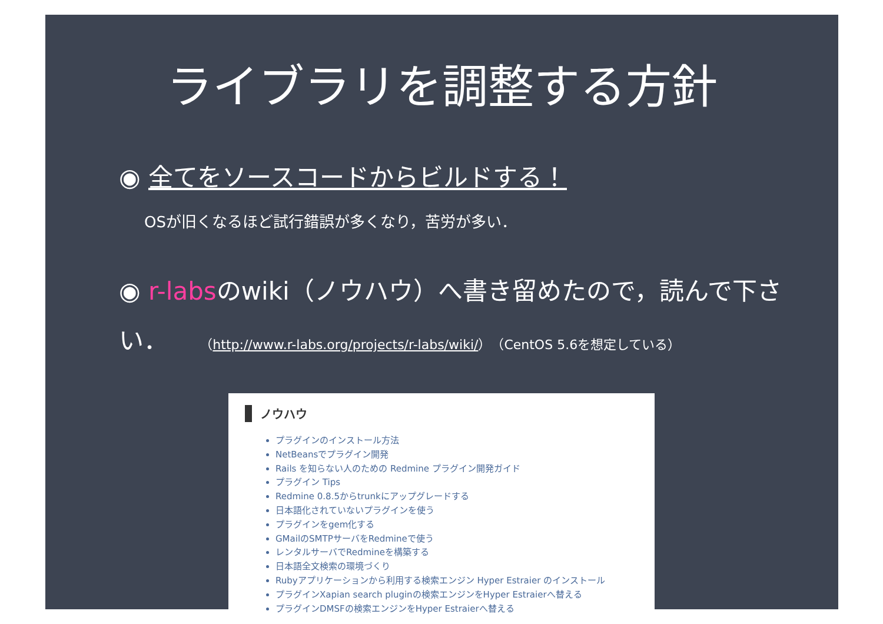ライブラリを調整する方針
◉ 全てをソースコードからビルドする！
OSが旧くなるほど試行錯誤が多くなり，苦労が多い．
◉ r-labsのwiki（ノウハウ）へ書き留めたので，読んで下さい． （http://www.r-labs.org/projects/r-labs/wiki/）（CentOS 5.6を想定している）
ノウハウ
プラグインのインストール方法
NetBeansでプラグイン開発
Rails を知らない人のための Redmine プラグイン開発ガイド
プラグイン Tips
Redmine 0.8.5からtrunkにアップグレードする
日本語化されていないプラグインを使う
プラグインをgem化する
GMailのSMTPサーバをRedmineで使う
レンタルサーバでRedmineを構築する
日本語全文検索の環境づくり
Rubyアプリケーションから利用する検索エンジン Hyper Estraier のインストール
プラグインXapian search pluginの検索エンジンをHyper Estraierへ替える
プラグインDMSFの検索エンジンをHyper Estraierへ替える